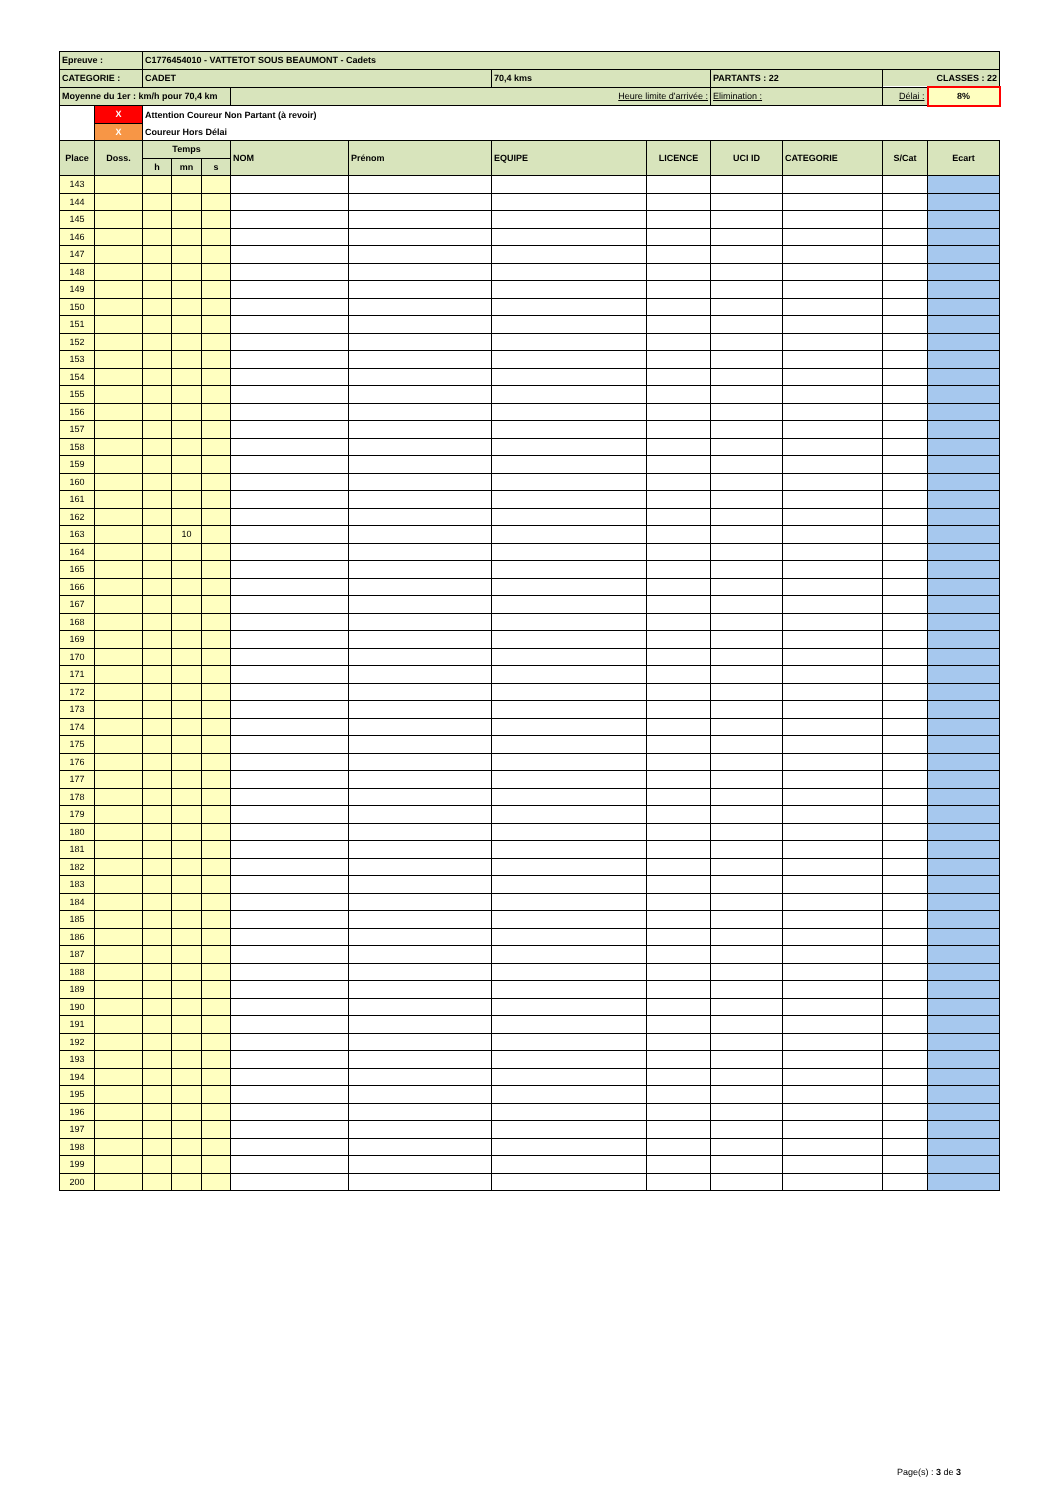| Epreuve : | | C1776454010 - VATTETOT SOUS BEAUMONT - Cadets | | | | | | | | | | |
| CATEGORIE : | | CADET | | | | | 70,4 kms | | PARTANTS : 22 | | CLASSES : 22 | |
| Moyenne du 1er : km/h pour 70,4 km | | | | | Heure limite d'arrivée : | | | | Elimination : | | Délai : | 8% |
| | X | Attention Coureur Non Partant (à revoir) | | | | | | | | | | |
| | X | Coureur Hors Délai | | | | | | | | | | |
| Place | Doss. | Temps | | | NOM | Prénom | EQUIPE | LICENCE | UCI ID | CATEGORIE | S/Cat | Ecart |
| | | h | mn | s | | | | | | | | |
| 143 | | | | | | | | | | | | |
| 144 | | | | | | | | | | | | |
| 145 | | | | | | | | | | | | |
| 146 | | | | | | | | | | | | |
| 147 | | | | | | | | | | | | |
| 148 | | | | | | | | | | | | |
| 149 | | | | | | | | | | | | |
| 150 | | | | | | | | | | | | |
| 151 | | | | | | | | | | | | |
| 152 | | | | | | | | | | | | |
| 153 | | | | | | | | | | | | |
| 154 | | | | | | | | | | | | |
| 155 | | | | | | | | | | | | |
| 156 | | | | | | | | | | | | |
| 157 | | | | | | | | | | | | |
| 158 | | | | | | | | | | | | |
| 159 | | | | | | | | | | | | |
| 160 | | | | | | | | | | | | |
| 161 | | | | | | | | | | | | |
| 162 | | | | | | | | | | | | |
| 163 | | | 10 | | | | | | | | | |
| 164 | | | | | | | | | | | | |
| 165 | | | | | | | | | | | | |
| 166 | | | | | | | | | | | | |
| 167 | | | | | | | | | | | | |
| 168 | | | | | | | | | | | | |
| 169 | | | | | | | | | | | | |
| 170 | | | | | | | | | | | | |
| 171 | | | | | | | | | | | | |
| 172 | | | | | | | | | | | | |
| 173 | | | | | | | | | | | | |
| 174 | | | | | | | | | | | | |
| 175 | | | | | | | | | | | | |
| 176 | | | | | | | | | | | | |
| 177 | | | | | | | | | | | | |
| 178 | | | | | | | | | | | | |
| 179 | | | | | | | | | | | | |
| 180 | | | | | | | | | | | | |
| 181 | | | | | | | | | | | | |
| 182 | | | | | | | | | | | | |
| 183 | | | | | | | | | | | | |
| 184 | | | | | | | | | | | | |
| 185 | | | | | | | | | | | | |
| 186 | | | | | | | | | | | | |
| 187 | | | | | | | | | | | | |
| 188 | | | | | | | | | | | | |
| 189 | | | | | | | | | | | | |
| 190 | | | | | | | | | | | | |
| 191 | | | | | | | | | | | | |
| 192 | | | | | | | | | | | | |
| 193 | | | | | | | | | | | | |
| 194 | | | | | | | | | | | | |
| 195 | | | | | | | | | | | | |
| 196 | | | | | | | | | | | | |
| 197 | | | | | | | | | | | | |
| 198 | | | | | | | | | | | | |
| 199 | | | | | | | | | | | | |
| 200 | | | | | | | | | | | | |
Page(s) : 3 de 3